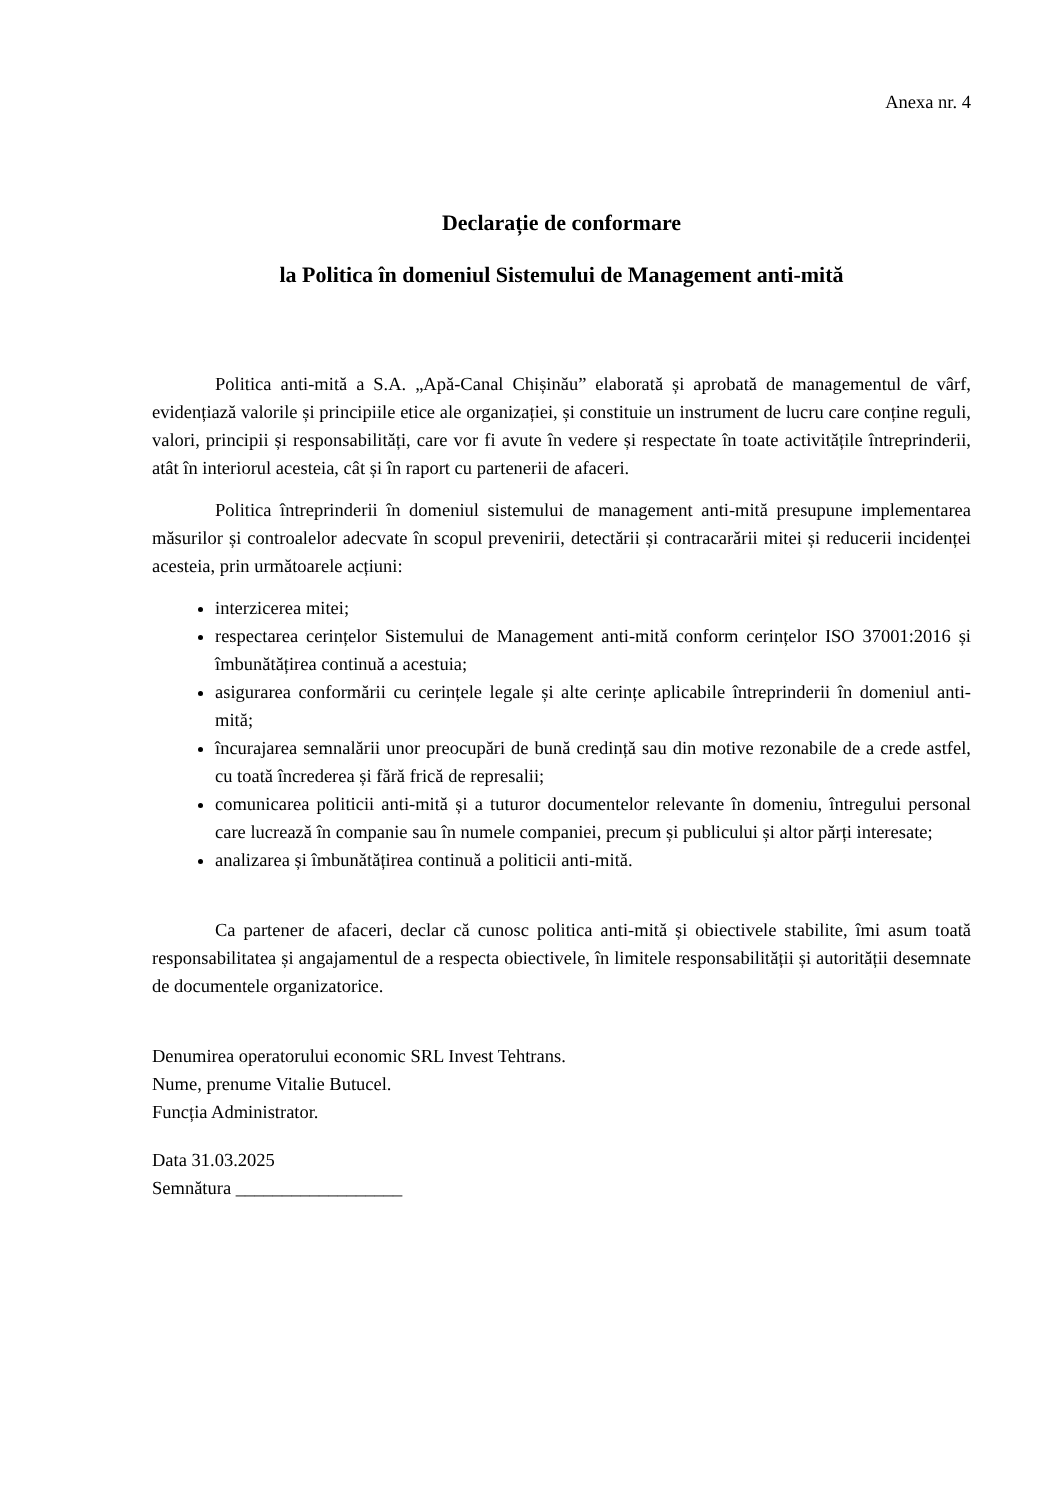Anexa nr. 4
Declarație de conformare
la Politica în domeniul Sistemului de Management anti-mită
Politica anti-mită a S.A. „Apă-Canal Chișinău” elaborată și aprobată de managementul de vârf, evidențiază valorile și principiile etice ale organizației, și constituie un instrument de lucru care conține reguli, valori, principii și responsabilități, care vor fi avute în vedere și respectate în toate activitățile întreprinderii, atât în interiorul acesteia, cât și în raport cu partenerii de afaceri.
Politica întreprinderii în domeniul sistemului de management anti-mită presupune implementarea măsurilor și controalelor adecvate în scopul prevenirii, detectării și contracarării mitei și reducerii incidenței acesteia, prin următoarele acțiuni:
interzicerea mitei;
respectarea cerințelor Sistemului de Management anti-mită conform cerințelor ISO 37001:2016 și îmbunătățirea continuă a acestuia;
asigurarea conformării cu cerințele legale și alte cerințe aplicabile întreprinderii în domeniul anti-mită;
încurajarea semnalării unor preocupări de bună credință sau din motive rezonabile de a crede astfel, cu toată încrederea și fără frică de represalii;
comunicarea politicii anti-mită și a tuturor documentelor relevante în domeniu, întregului personal care lucrează în companie sau în numele companiei, precum și publicului și altor părți interesate;
analizarea și îmbunătățirea continuă a politicii anti-mită.
Ca partener de afaceri, declar că cunosc politica anti-mită și obiectivele stabilite, îmi asum toată responsabilitatea și angajamentul de a respecta obiectivele, în limitele responsabilității și autorității desemnate de documentele organizatorice.
Denumirea operatorului economic SRL Invest Tehtrans.
Nume, prenume Vitalie Butucel.
Funcția Administrator.
Data 31.03.2025
Semnătura __________________